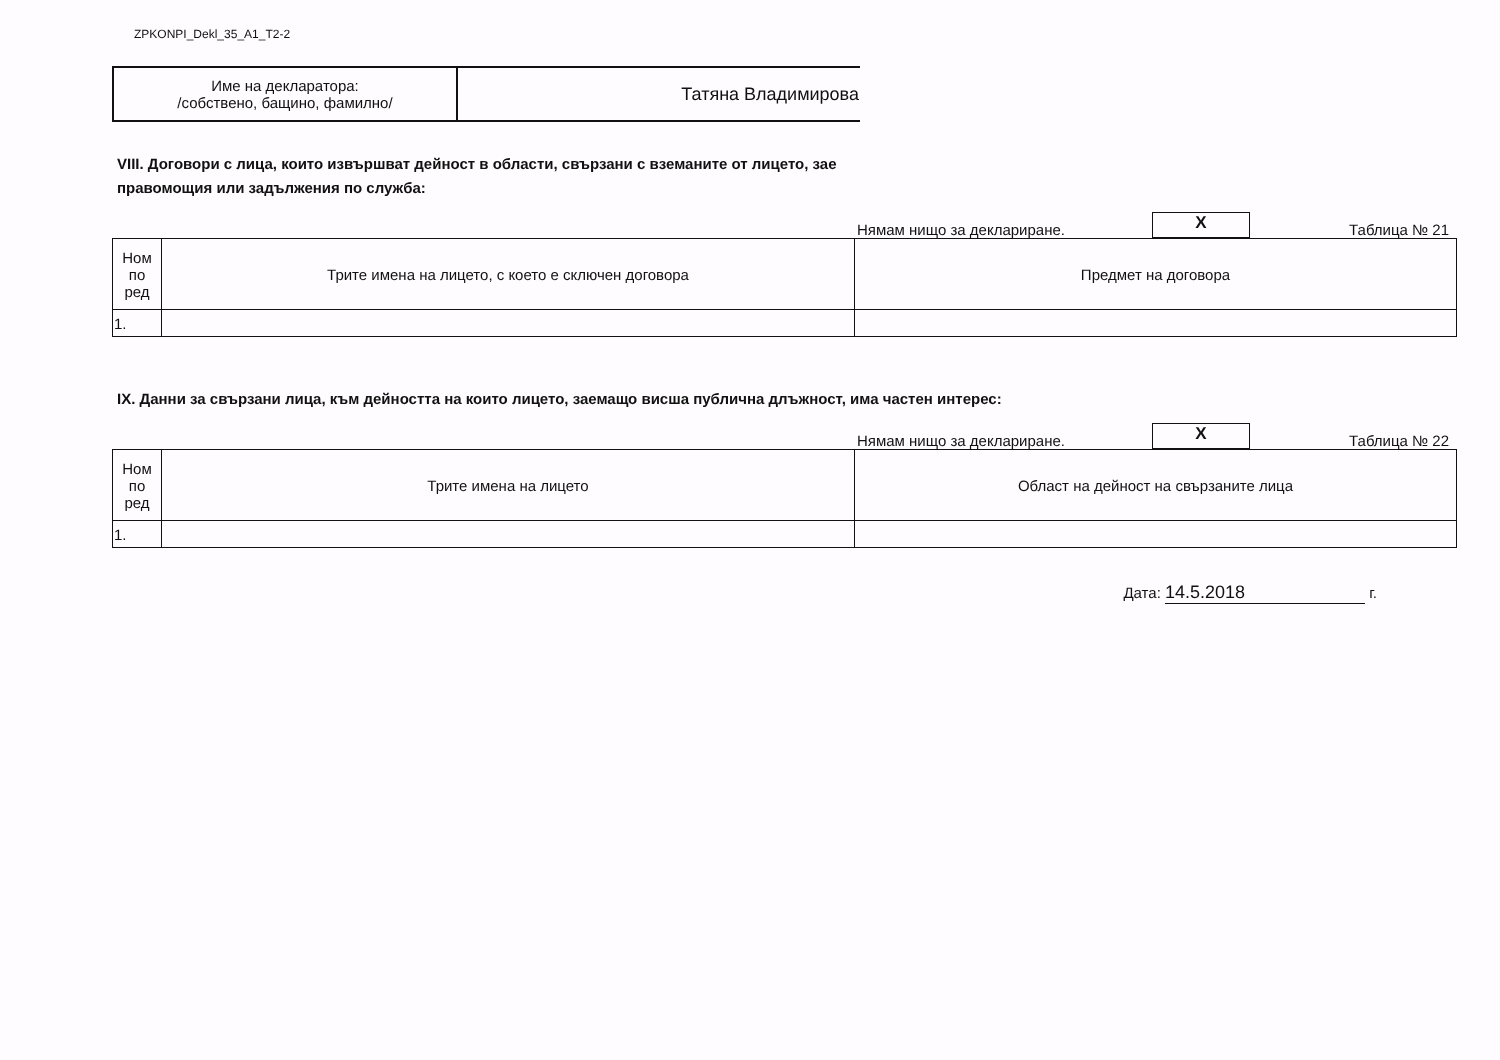ZPKONPI_Dekl_35_A1_T2-2
| Име на декларатора: /собствено, бащино, фамилно/ | Татяна Владимирова |
VIII. Договори с лица, които извършват дейност в области, свързани с вземаните от лицето, зае
правомощия или задължения по служба:
Нямам нищо за деклариране. X Таблица № 21
| Ном по ред | Трите имена на лицето, с което е сключен договора | Предмет на договора |
| --- | --- | --- |
| 1. | | |
IX. Данни за свързани лица, към дейността на които лицето, заемащо висша публична длъжност, има частен интерес:
Нямам нищо за деклариране. X Таблица № 22
| Ном по ред | Трите имена на лицето | Област на дейност на свързаните лица |
| --- | --- | --- |
| 1. | | |
Дата: 14.5.2018 г.